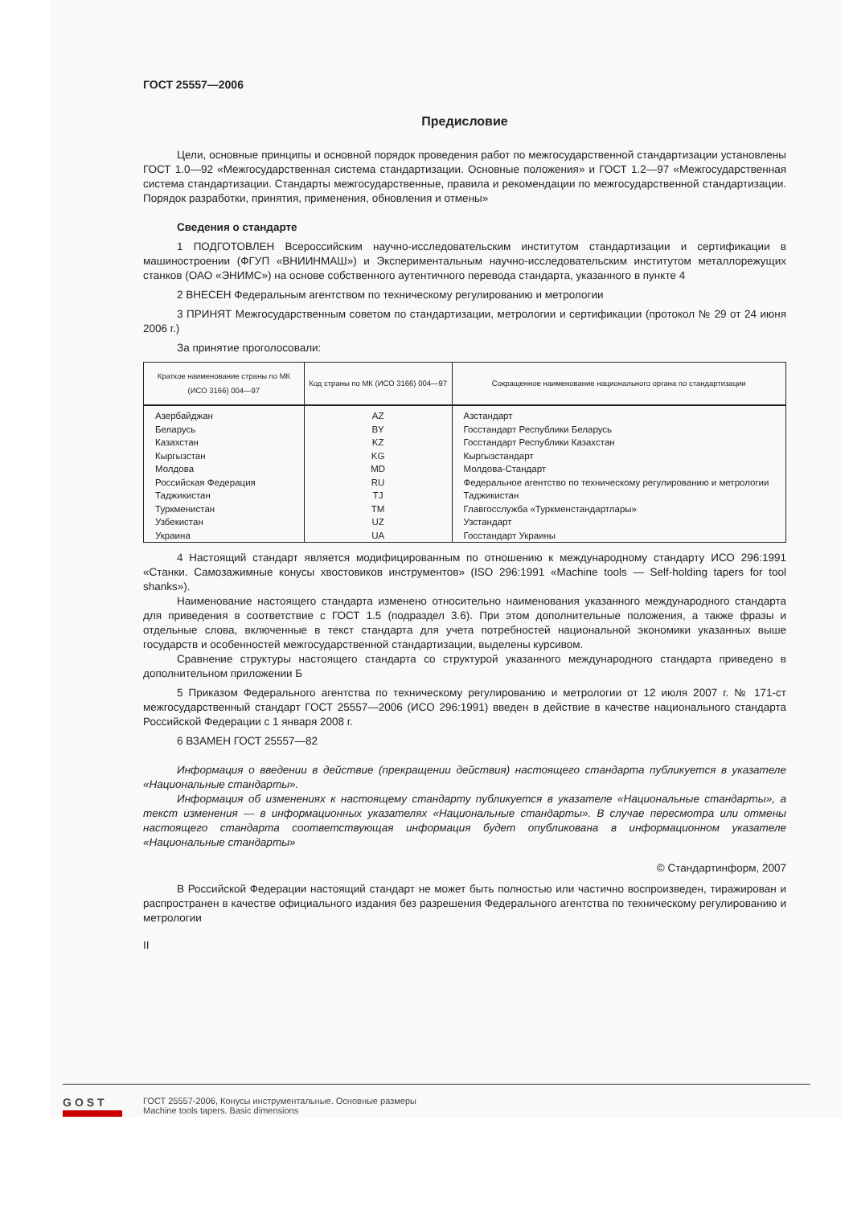ГОСТ 25557—2006
Предисловие
Цели, основные принципы и основной порядок проведения работ по межгосударственной стандартизации установлены ГОСТ 1.0—92 «Межгосударственная система стандартизации. Основные положения» и ГОСТ 1.2—97 «Межгосударственная система стандартизации. Стандарты межгосударственные, правила и рекомендации по межгосударственной стандартизации. Порядок разработки, принятия, применения, обновления и отмены»
Сведения о стандарте
1 ПОДГОТОВЛЕН Всероссийским научно-исследовательским институтом стандартизации и сертификации в машиностроении (ФГУП «ВНИИНМАШ») и Экспериментальным научно-исследовательским институтом металлорежущих станков (ОАО «ЭНИМС») на основе собственного аутентичного перевода стандарта, указанного в пункте 4
2 ВНЕСЕН Федеральным агентством по техническому регулированию и метрологии
3 ПРИНЯТ Межгосударственным советом по стандартизации, метрологии и сертификации (протокол № 29 от 24 июня 2006 г.)
За принятие проголосовали:
| Краткое наименование страны по МК (ИСО 3166) 004—97 | Код страны по МК (ИСО 3166) 004—97 | Сокращенное наименование национального органа по стандартизации |
| --- | --- | --- |
| Азербайджан | AZ | Азстандарт |
| Беларусь | BY | Госстандарт Республики Беларусь |
| Казахстан | KZ | Госстандарт Республики Казахстан |
| Кыргызстан | KG | Кыргызстандарт |
| Молдова | MD | Молдова-Стандарт |
| Российская Федерация | RU | Федеральное агентство по техническому регулированию и метрологии |
| Таджикистан | TJ | Таджикистан |
| Туркменистан | TM | Главгосслужба «Туркменстандартлары» |
| Узбекистан | UZ | Узстандарт |
| Украина | UA | Госстандарт Украины |
4 Настоящий стандарт является модифицированным по отношению к международному стандарту ИСО 296:1991 «Станки. Самозажимные конусы хвостовиков инструментов» (ISO 296:1991 «Machine tools — Self-holding tapers for tool shanks»).
Наименование настоящего стандарта изменено относительно наименования указанного международного стандарта для приведения в соответствие с ГОСТ 1.5 (подраздел 3.6). При этом дополнительные положения, а также фразы и отдельные слова, включенные в текст стандарта для учета потребностей национальной экономики указанных выше государств и особенностей межгосударственной стандартизации, выделены курсивом.
Сравнение структуры настоящего стандарта со структурой указанного международного стандарта приведено в дополнительном приложении Б
5 Приказом Федерального агентства по техническому регулированию и метрологии от 12 июля 2007 г. № 171-ст межгосударственный стандарт ГОСТ 25557—2006 (ИСО 296:1991) введен в действие в качестве национального стандарта Российской Федерации с 1 января 2008 г.
6 ВЗАМЕН ГОСТ 25557—82
Информация о введении в действие (прекращении действия) настоящего стандарта публикуется в указателе «Национальные стандарты».
Информация об изменениях к настоящему стандарту публикуется в указателе «Национальные стандарты», а текст изменения — в информационных указателях «Национальные стандарты». В случае пересмотра или отмены настоящего стандарта соответствующая информация будет опубликована в информационном указателе «Национальные стандарты»
© Стандартинформ, 2007
В Российской Федерации настоящий стандарт не может быть полностью или частично воспроизведен, тиражирован и распространен в качестве официального издания без разрешения Федерального агентства по техническому регулированию и метрологии
II
GOST
ГОСТ 25557-2006, Конусы инструментальные. Основные размеры
Machine tools tapers. Basic dimensions